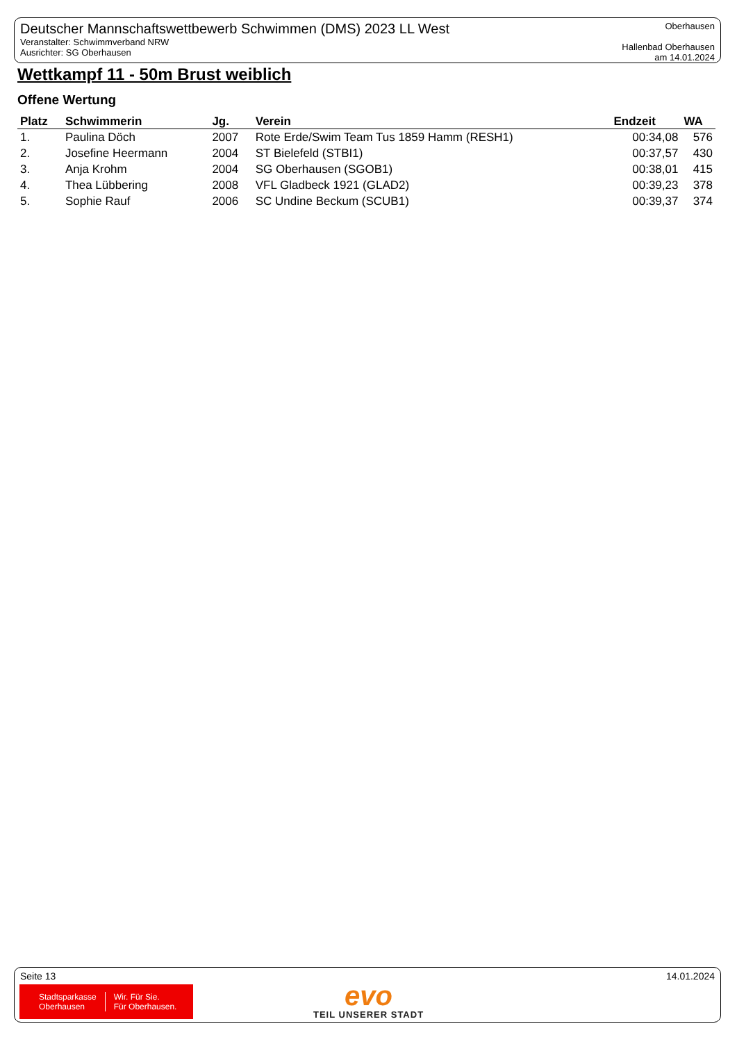Deutscher Mannschaftswettbewerb Schwimmen (DMS) 2023 LL West
Veranstalter: Schwimmverband NRW
Ausrichter: SG Oberhausen
Oberhausen
Hallenbad Oberhausen
am 14.01.2024
Wettkampf 11 - 50m Brust weiblich
Offene Wertung
| Platz | Schwimmerin | Jg. | Verein | Endzeit | WA |
| --- | --- | --- | --- | --- | --- |
| 1. | Paulina Döch | 2007 | Rote Erde/Swim Team Tus 1859 Hamm (RESH1) | 00:34,08 | 576 |
| 2. | Josefine Heermann | 2004 | ST Bielefeld (STBI1) | 00:37,57 | 430 |
| 3. | Anja Krohm | 2004 | SG Oberhausen (SGOB1) | 00:38,01 | 415 |
| 4. | Thea Lübbering | 2008 | VFL Gladbeck 1921 (GLAD2) | 00:39,23 | 378 |
| 5. | Sophie Rauf | 2006 | SC Undine Beckum (SCUB1) | 00:39,37 | 374 |
Seite 13 14.01.2024
Stadtsparkasse
Oberhausen
Wir. Für Sie.
Für Oberhausen.
evo
TEIL UNSERER STADT